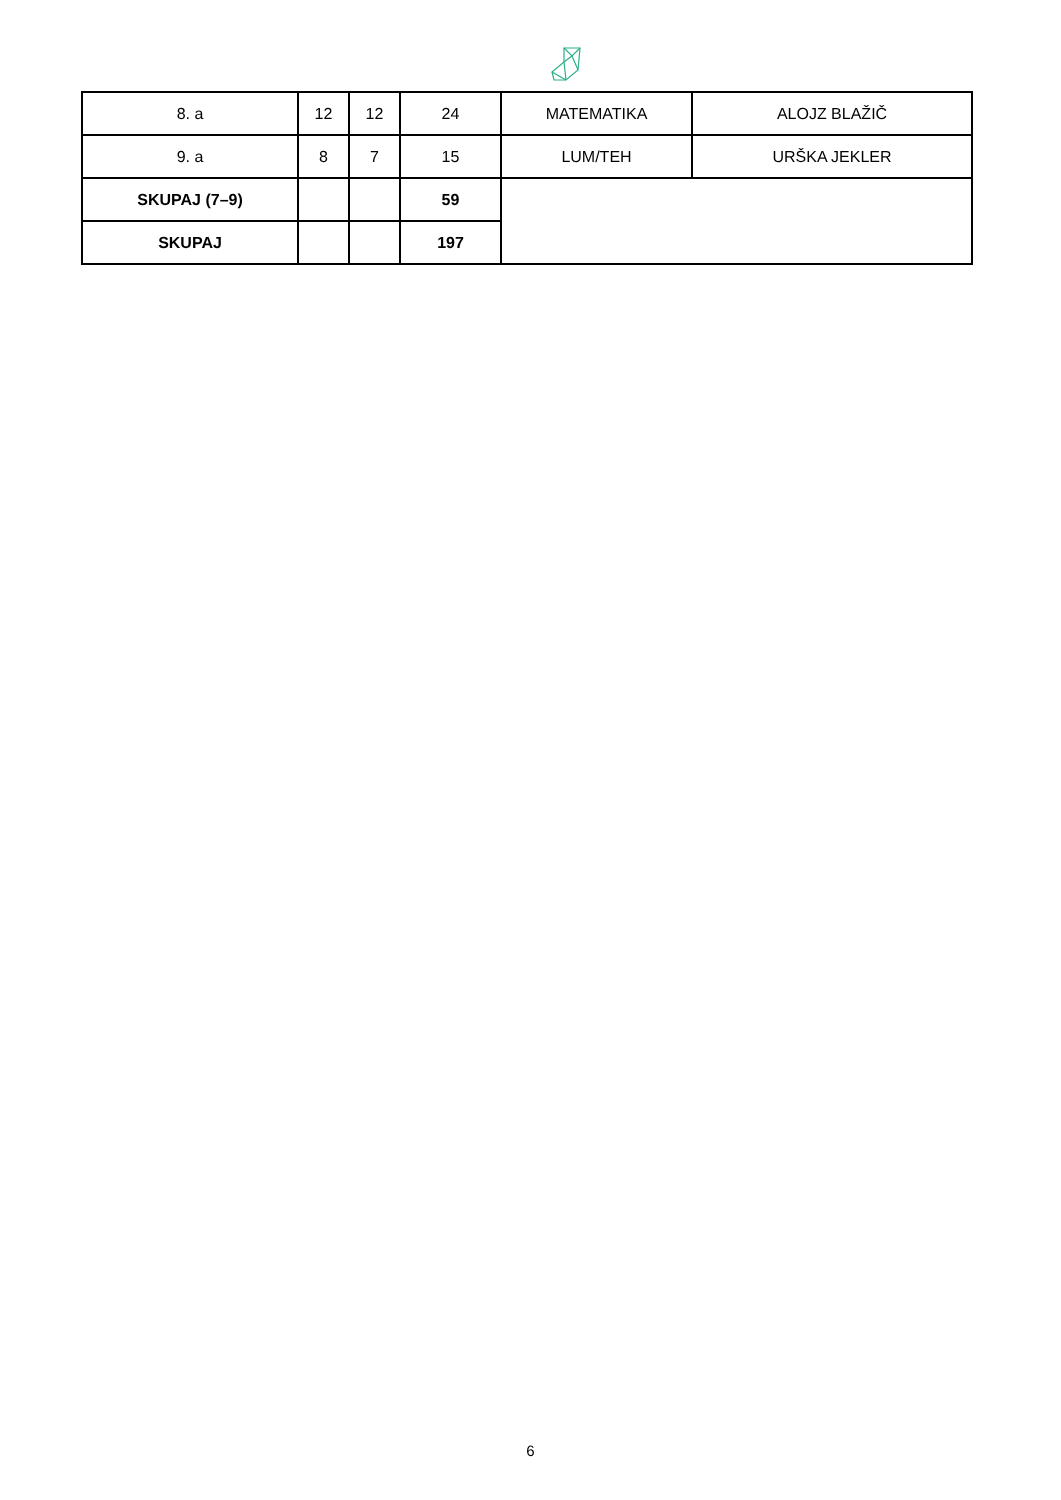| 8. a | 12 | 12 | 24 | MATEMATIKA | ALOJZ BLAŽIČ |
| 9. a | 8 | 7 | 15 | LUM/TEH | URŠKA JEKLER |
| SKUPAJ (7–9) | | | 59 | | |
| SKUPAJ | | | 197 | | |
6